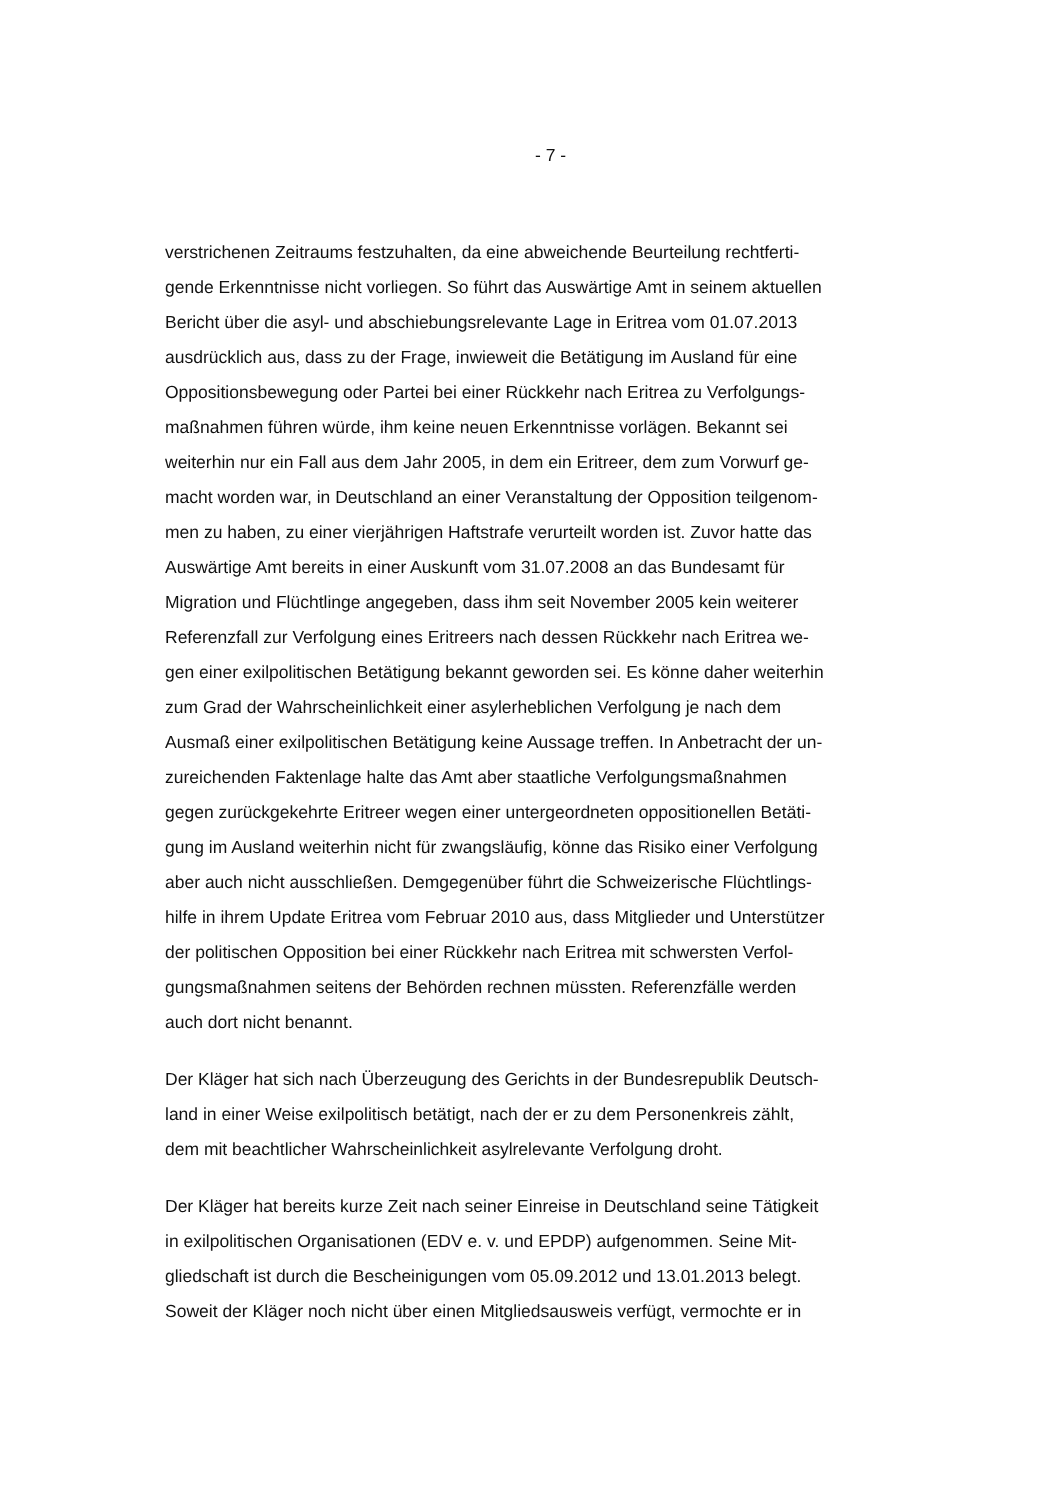- 7 -
verstrichenen Zeitraums festzuhalten, da eine abweichende Beurteilung rechtferti-
gende Erkenntnisse nicht vorliegen. So führt das Auswärtige Amt in seinem aktuellen
Bericht über die asyl- und abschiebungsrelevante Lage in Eritrea vom 01.07.2013
ausdrücklich aus, dass zu der Frage, inwieweit die Betätigung im Ausland für eine
Oppositionsbewegung oder Partei bei einer Rückkehr nach Eritrea zu Verfolgungs-
maßnahmen führen würde, ihm keine neuen Erkenntnisse vorlägen. Bekannt sei
weiterhin nur ein Fall aus dem Jahr 2005, in dem ein Eritreer, dem zum Vorwurf ge-
macht worden war, in Deutschland an einer Veranstaltung der Opposition teilgenom-
men zu haben, zu einer vierjährigen Haftstrafe verurteilt worden ist. Zuvor hatte das
Auswärtige Amt bereits in einer Auskunft vom 31.07.2008 an das Bundesamt für
Migration und Flüchtlinge angegeben, dass ihm seit November 2005 kein weiterer
Referenzfall zur Verfolgung eines Eritreers nach dessen Rückkehr nach Eritrea we-
gen einer exilpolitischen Betätigung bekannt geworden sei. Es könne daher weiterhin
zum Grad der Wahrscheinlichkeit einer asylerheblichen Verfolgung je nach dem
Ausmaß einer exilpolitischen Betätigung keine Aussage treffen. In Anbetracht der un-
zureichenden Faktenlage halte das Amt aber staatliche Verfolgungsmaßnahmen
gegen zurückgekehrte Eritreer wegen einer untergeordneten oppositionellen Betäti-
gung im Ausland weiterhin nicht für zwangsläufig, könne das Risiko einer Verfolgung
aber auch nicht ausschließen. Demgegenüber führt die Schweizerische Flüchtlings-
hilfe in ihrem Update Eritrea vom Februar 2010 aus, dass Mitglieder und Unterstützer
der politischen Opposition bei einer Rückkehr nach Eritrea mit schwersten Verfol-
gungsmaßnahmen seitens der Behörden rechnen müssten. Referenzfälle werden
auch dort nicht benannt.
Der Kläger hat sich nach Überzeugung des Gerichts in der Bundesrepublik Deutsch-
land in einer Weise exilpolitisch betätigt, nach der er zu dem Personenkreis zählt,
dem mit beachtlicher Wahrscheinlichkeit asylrelevante Verfolgung droht.
Der Kläger hat bereits kurze Zeit nach seiner Einreise in Deutschland seine Tätigkeit
in exilpolitischen Organisationen (EDV e. v. und EPDP) aufgenommen. Seine Mit-
gliedschaft ist durch die Bescheinigungen vom 05.09.2012 und 13.01.2013 belegt.
Soweit der Kläger noch nicht über einen Mitgliedsausweis verfügt, vermochte er in